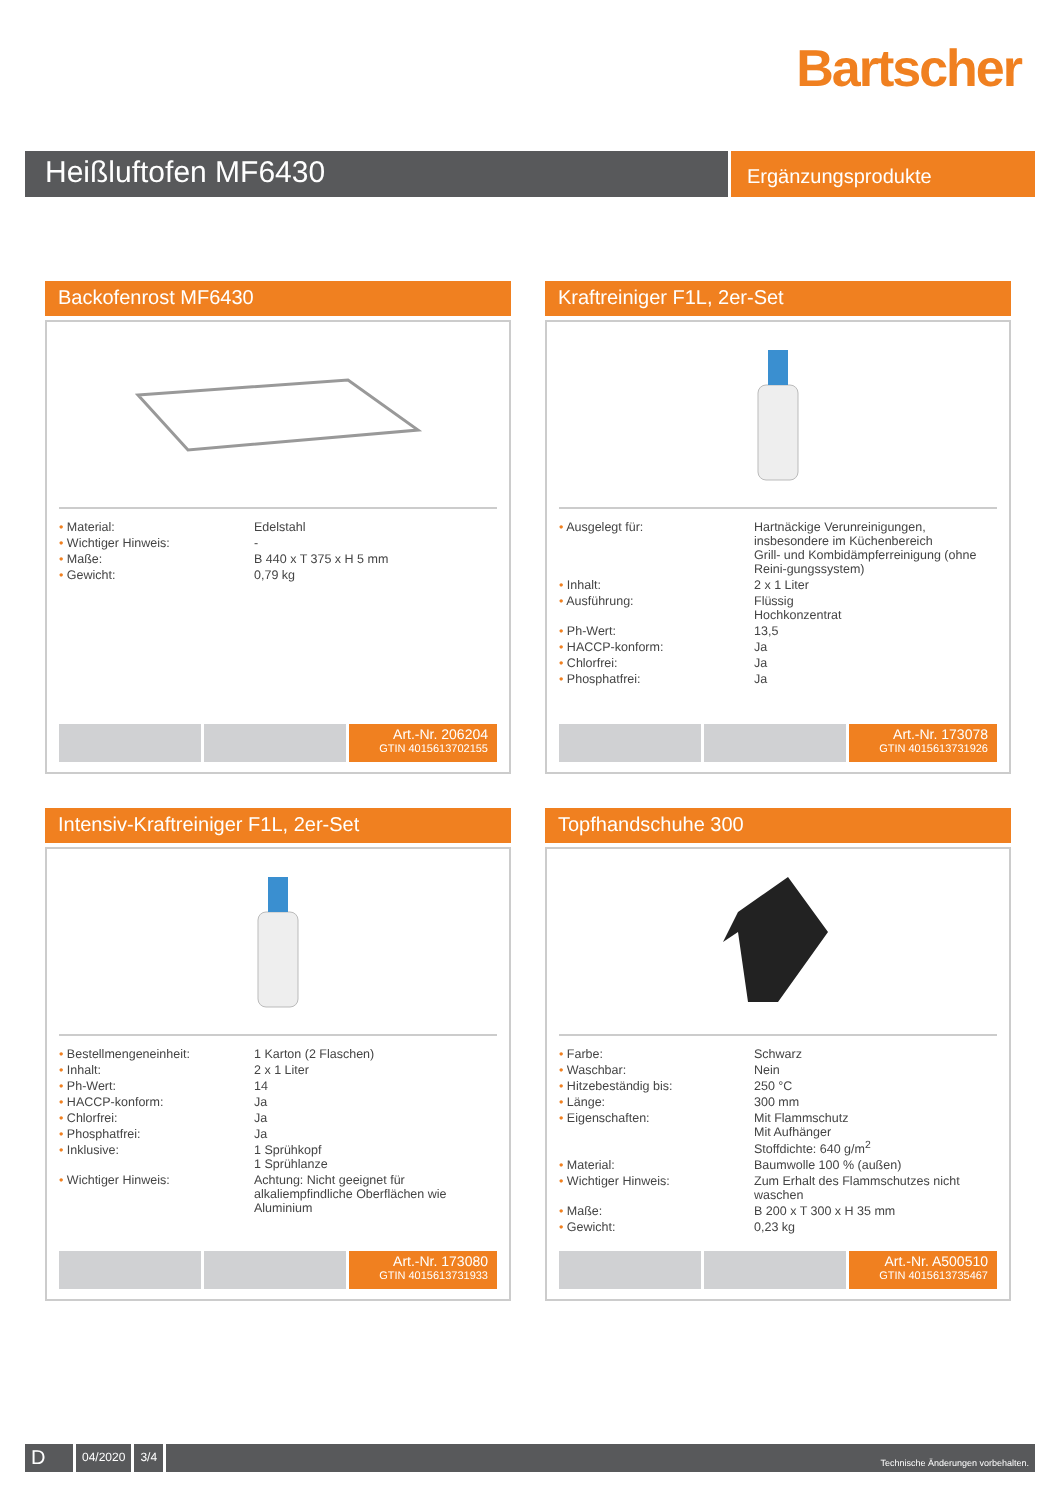Bartscher
Heißluftofen MF6430
Ergänzungsprodukte
Backofenrost MF6430
| • Material: | Edelstahl |
| • Wichtiger Hinweis: | - |
| • Maße: | B 440 x T 375 x H 5 mm |
| • Gewicht: | 0,79 kg |
Art.-Nr. 206204
GTIN 4015613702155
Kraftreiniger F1L, 2er-Set
| • Ausgelegt für: | Hartnäckige Verunreinigungen, insbesondere im Küchenbereich Grill- und Kombidämpferreinigung (ohne Reini-gungssystem) |
| • Inhalt: | 2 x 1 Liter |
| • Ausführung: | Flüssig Hochkonzentrat |
| • Ph-Wert: | 13,5 |
| • HACCP-konform: | Ja |
| • Chlorfrei: | Ja |
| • Phosphatfrei: | Ja |
Art.-Nr. 173078
GTIN 4015613731926
Intensiv-Kraftreiniger F1L, 2er-Set
| • Bestellmengeneinheit: | 1 Karton (2 Flaschen) |
| • Inhalt: | 2 x 1 Liter |
| • Ph-Wert: | 14 |
| • HACCP-konform: | Ja |
| • Chlorfrei: | Ja |
| • Phosphatfrei: | Ja |
| • Inklusive: | 1 Sprühkopf 1 Sprühlanze |
| • Wichtiger Hinweis: | Achtung: Nicht geeignet für alkaliempfindliche Oberflächen wie Aluminium |
Art.-Nr. 173080
GTIN 4015613731933
Topfhandschuhe 300
| • Farbe: | Schwarz |
| • Waschbar: | Nein |
| • Hitzebeständig bis: | 250 °C |
| • Länge: | 300 mm |
| • Eigenschaften: | Mit Flammschutz Mit Aufhänger Stoffdichte: 640 g/m<sup>2</sup> |
| • Material: | Baumwolle 100 % (außen) |
| • Wichtiger Hinweis: | Zum Erhalt des Flammschutzes nicht waschen |
| • Maße: | B 200 x T 300 x H 35 mm |
| • Gewicht: | 0,23 kg |
Art.-Nr. A500510
GTIN 4015613735467
D
04/2020 3/4
Technische Änderungen vorbehalten.